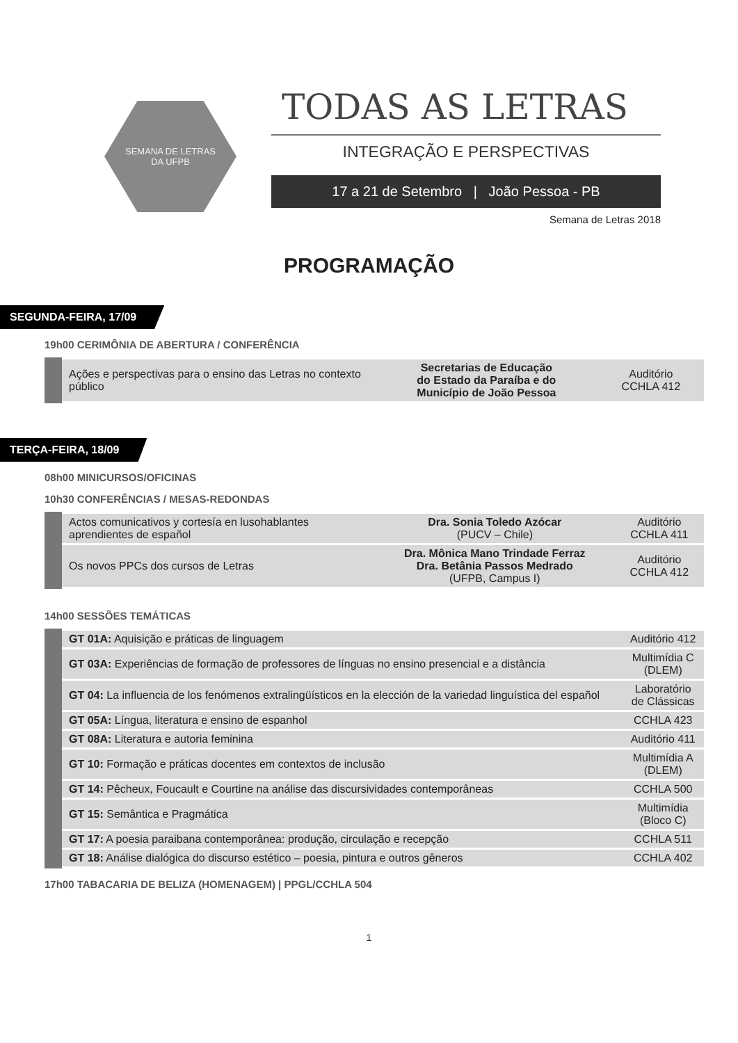SEMANA DE LETRAS
DA UFPB
TODAS AS LETRAS
INTEGRAÇÃO E PERSPECTIVAS
17 a 21 de Setembro | João Pessoa - PB
Semana de Letras 2018
PROGRAMAÇÃO
SEGUNDA-FEIRA, 17/09
19h00 CERIMÔNIA DE ABERTURA / CONFERÊNCIA
| Ações e perspectivas para o ensino das Letras no contexto público | Secretarias de Educação do Estado da Paraíba e do Município de João Pessoa | Auditório CCHLA 412 |
TERÇA-FEIRA, 18/09
08h00 MINICURSOS/OFICINAS
10h30 CONFERÊNCIAS / MESAS-REDONDAS
| Actos comunicativos y cortesía en lusohablantes aprendientes de español | Dra. Sonia Toledo Azócar (PUCV – Chile) | Auditório CCHLA 411 |
| Os novos PPCs dos cursos de Letras | Dra. Mônica Mano Trindade Ferraz Dra. Betânia Passos Medrado (UFPB, Campus I) | Auditório CCHLA 412 |
14h00 SESSÕES TEMÁTICAS
| GT 01A: Aquisição e práticas de linguagem | Auditório 412 |
| GT 03A: Experiências de formação de professores de línguas no ensino presencial e a distância | Multimídia C (DLEM) |
| GT 04: La influencia de los fenómenos extralingüísticos en la elección de la variedad linguística del español | Laboratório de Clássicas |
| GT 05A: Língua, literatura e ensino de espanhol | CCHLA 423 |
| GT 08A: Literatura e autoria feminina | Auditório 411 |
| GT 10: Formação e práticas docentes em contextos de inclusão | Multimídia A (DLEM) |
| GT 14: Pêcheux, Foucault e Courtine na análise das discursividades contemporâneas | CCHLA 500 |
| GT 15: Semântica e Pragmática | Multimídia (Bloco C) |
| GT 17: A poesia paraibana contemporânea: produção, circulação e recepção | CCHLA 511 |
| GT 18: Análise dialógica do discurso estético – poesia, pintura e outros gêneros | CCHLA 402 |
17h00 TABACARIA DE BELIZA (HOMENAGEM) | PPGL/CCHLA 504
1